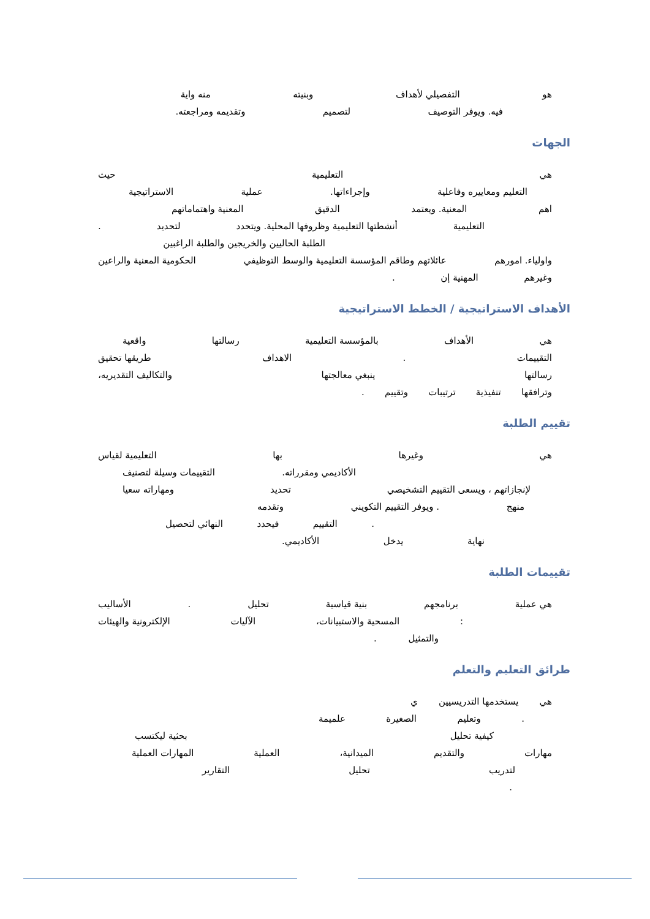هو التفصيلي لأهداف وبنيته منه واية
فيه. ويوفر التوصيف لتصميم وتقديمه ومراجعته.
الجهات
هي التعليمية حيث
التعليم ومعاييره وفاعلية وإجراءاتها. عملية الاستراتيجية
اهم المعنية. ويعتمد الدقيق المعنية واهتماماتهم
التعليمية أنشطتها التعليمية وظروفها المحلية. ويتحدد لتحديد.
الطلبة الحاليين والخريجين والطلبة الراغبين
واولياء. امورهم عائلاتهم وطاقم المؤسسة التعليمية والوسط التوظيفي الحكومية المعنية والراعين
وغيرهم المهنية إن.
الأهداف الاستراتيجية / الخطط الاستراتيجية
هي الأهداف بالمؤسسة التعليمية رسالتها واقعية
التقييمات. الاهداف طريقها تحقيق
رسالتها ينبغي معالجتها والتكاليف التقديريه،
وترافقها تنفيذية ترتيبات وتقييم.
تقييم الطلبة
هي وغيرها بها التعليمية لقياس
الأكاديمي ومقرراته. التقييمات وسيلة لتصنيف
لإنجازاتهم ، ويسعى التقييم التشخيصي تحديد ومهاراته سعيا
منهج. ويوفر التقييم التكويني وتقدمه
. التقييم فيحدد النهائي لتحصيل
نهاية يدخل الأكاديمي.
تقييمات الطلبة
هي عملية برنامجهم بنية قياسية تحليل. الأساليب
: المسحية والاستبيانات، الآليات الإلكترونية والهيئات
والتمثيل.
طرائق التعليم والتعلم
هي يستخدمها التدريسيين ي
. وتعليم الصغيرة علميمة
كيفية تحليل بحثية ليكتسب
مهارات والتقديم الميدانية، العملية المهارات العملية
لتدريب تحليل التقارير
.